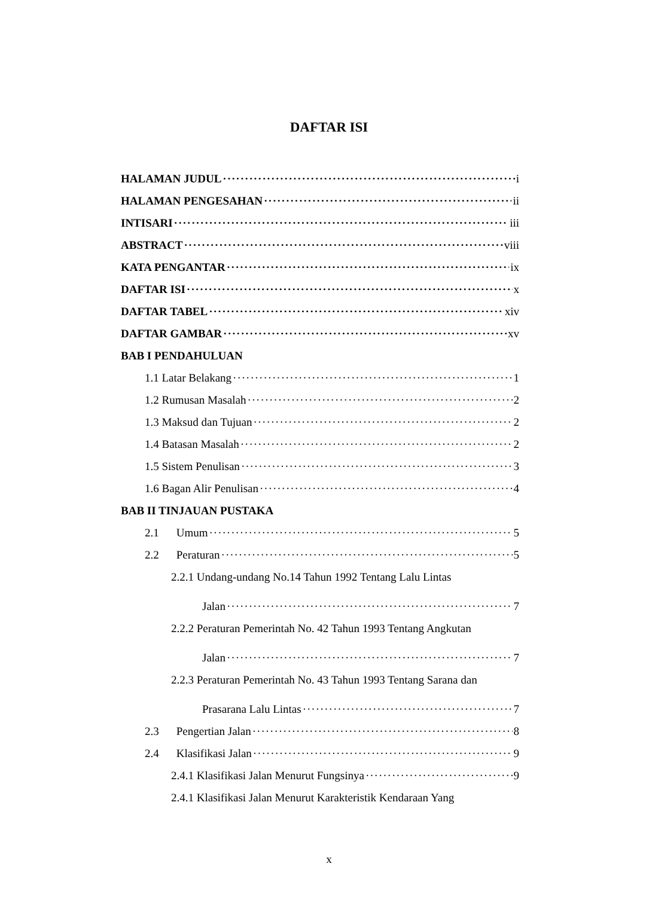DAFTAR ISI
HALAMAN JUDUL i
HALAMAN PENGESAHAN ii
INTISARI iii
ABSTRACT viii
KATA PENGANTAR ix
DAFTAR ISI x
DAFTAR TABEL xiv
DAFTAR GAMBAR xv
BAB I PENDAHULUAN
1.1 Latar Belakang 1
1.2 Rumusan Masalah 2
1.3 Maksud dan Tujuan 2
1.4 Batasan Masalah 2
1.5 Sistem Penulisan 3
1.6 Bagan Alir Penulisan 4
BAB II TINJAUAN PUSTAKA
2.1 Umum 5
2.2 Peraturan 5
2.2.1 Undang-undang No.14 Tahun 1992 Tentang Lalu Lintas
Jalan 7
2.2.2 Peraturan Pemerintah No. 42 Tahun 1993 Tentang Angkutan
Jalan 7
2.2.3 Peraturan Pemerintah No. 43 Tahun 1993 Tentang Sarana dan
Prasarana Lalu Lintas 7
2.3 Pengertian Jalan 8
2.4 Klasifikasi Jalan 9
2.4.1 Klasifikasi Jalan Menurut Fungsinya 9
2.4.1 Klasifikasi Jalan Menurut Karakteristik Kendaraan Yang
x